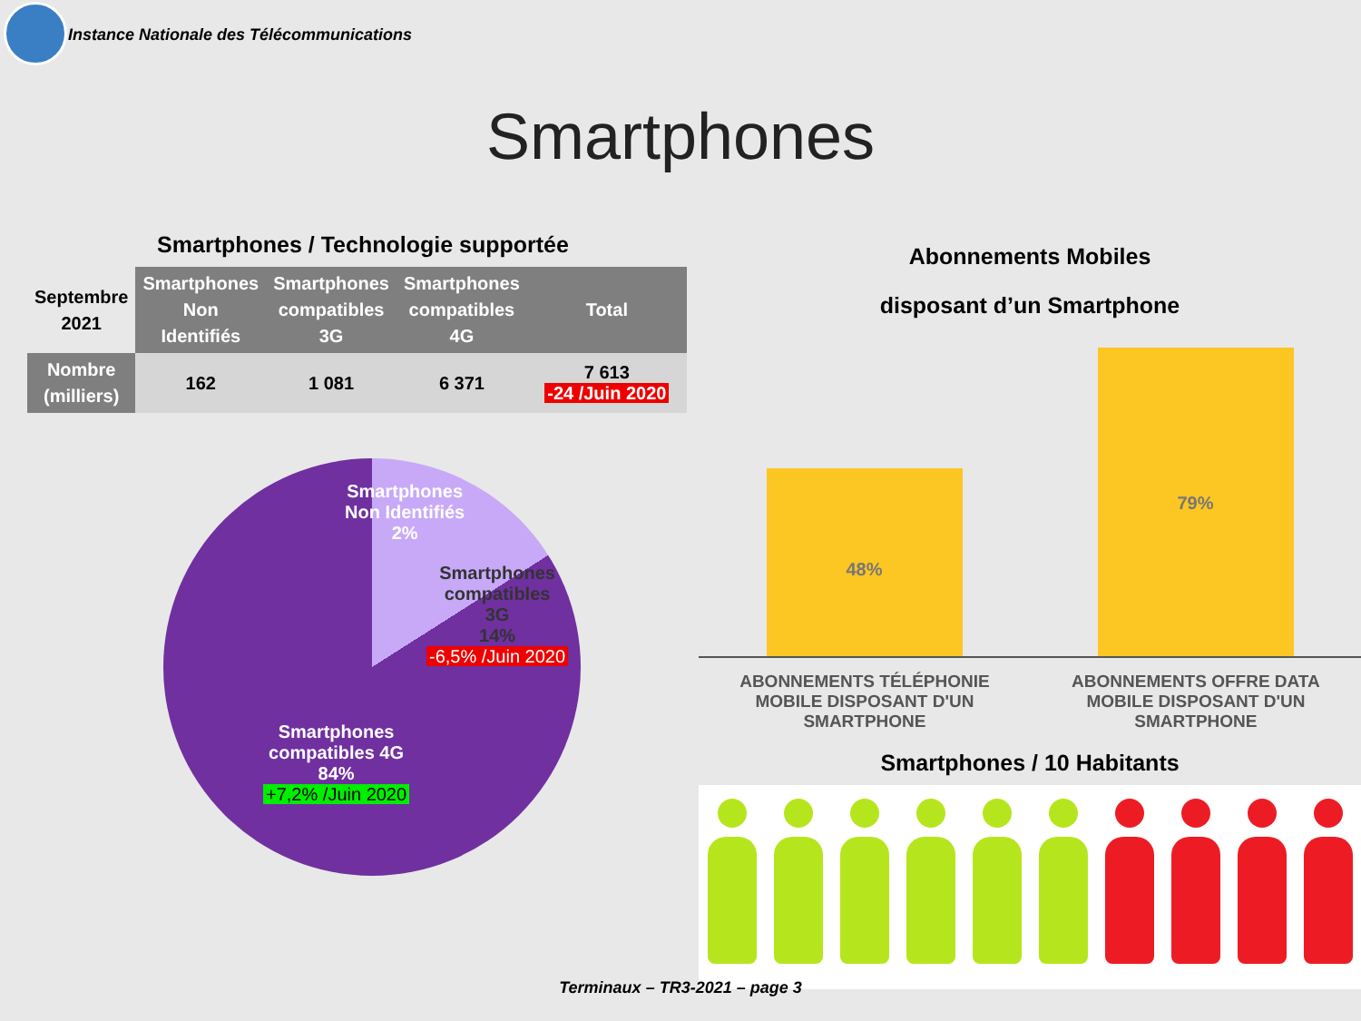Instance Nationale des Télécommunications
Smartphones
Smartphones / Technologie supportée
| Septembre 2021 | Smartphones Non Identifiés | Smartphones compatibles 3G | Smartphones compatibles 4G | Total |
| --- | --- | --- | --- | --- |
| Nombre (milliers) | 162 | 1 081 | 6 371 | 7 613 -24 /Juin 2020 |
Smartphones
Non Identifiés
2%
Smartphones
compatibles
3G
14%
-6,5% /Juin 2020
Smartphones
compatibles 4G
84%
+7,2% /Juin 2020
Abonnements Mobiles
disposant d’un Smartphone
48%
79%
ABONNEMENTS TÉLÉPHONIE
MOBILE DISPOSANT D'UN
SMARTPHONE
ABONNEMENTS OFFRE DATA
MOBILE DISPOSANT D'UN
SMARTPHONE
Smartphones / 10 Habitants
Terminaux – TR3-2021 – page 3